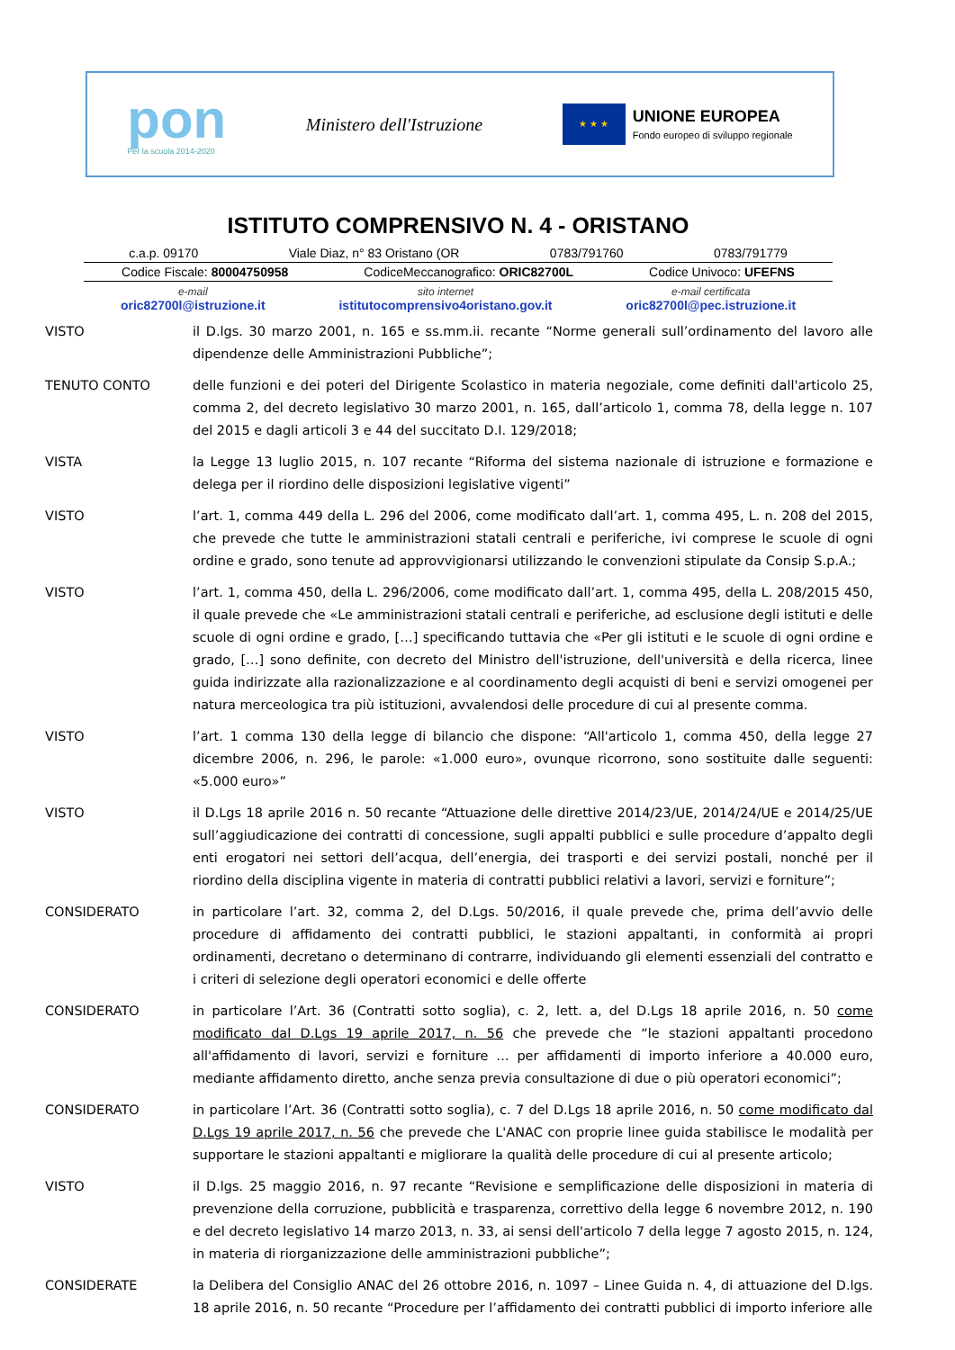pon
Per la scuola 2014-2020
Ministero dell'Istruzione
★ ★ ★
UNIONE EUROPEA
Fondo europeo di sviluppo regionale
ISTITUTO COMPRENSIVO N. 4 - ORISTANO
c.a.p. 09170 Viale Diaz, n° 83 Oristano (OR 0783/791760 0783/791779
Codice Fiscale: 80004750958 CodiceMeccanografico: ORIC82700L Codice Univoco: UFEFNS
e-mail
oric82700l@istruzione.it sito internet
istitutocomprensivo4oristano.gov.it e-mail certificata
oric82700l@pec.istruzione.it
VISTO il D.lgs. 30 marzo 2001, n. 165 e ss.mm.ii. recante “Norme generali sull’ordinamento del lavoro alle dipendenze delle Amministrazioni Pubbliche”;
TENUTO CONTO delle funzioni e dei poteri del Dirigente Scolastico in materia negoziale, come definiti dall'articolo 25, comma 2, del decreto legislativo 30 marzo 2001, n. 165, dall’articolo 1, comma 78, della legge n. 107 del 2015 e dagli articoli 3 e 44 del succitato D.I. 129/2018;
VISTA la Legge 13 luglio 2015, n. 107 recante “Riforma del sistema nazionale di istruzione e formazione e delega per il riordino delle disposizioni legislative vigenti”
VISTO l’art. 1, comma 449 della L. 296 del 2006, come modificato dall’art. 1, comma 495, L. n. 208 del 2015, che prevede che tutte le amministrazioni statali centrali e periferiche, ivi comprese le scuole di ogni ordine e grado, sono tenute ad approvvigionarsi utilizzando le convenzioni stipulate da Consip S.p.A.;
VISTO l’art. 1, comma 450, della L. 296/2006, come modificato dall’art. 1, comma 495, della L. 208/2015 450, il quale prevede che «Le amministrazioni statali centrali e periferiche, ad esclusione degli istituti e delle scuole di ogni ordine e grado, […] specificando tuttavia che «Per gli istituti e le scuole di ogni ordine e grado, […] sono definite, con decreto del Ministro dell'istruzione, dell'università e della ricerca, linee guida indirizzate alla razionalizzazione e al coordinamento degli acquisti di beni e servizi omogenei per natura merceologica tra più istituzioni, avvalendosi delle procedure di cui al presente comma.
VISTO l’art. 1 comma 130 della legge di bilancio che dispone: “All'articolo 1, comma 450, della legge 27 dicembre 2006, n. 296, le parole: «1.000 euro», ovunque ricorrono, sono sostituite dalle seguenti: «5.000 euro»”
VISTO il D.Lgs 18 aprile 2016 n. 50 recante “Attuazione delle direttive 2014/23/UE, 2014/24/UE e 2014/25/UE sull’aggiudicazione dei contratti di concessione, sugli appalti pubblici e sulle procedure d’appalto degli enti erogatori nei settori dell’acqua, dell’energia, dei trasporti e dei servizi postali, nonché per il riordino della disciplina vigente in materia di contratti pubblici relativi a lavori, servizi e forniture”;
CONSIDERATO in particolare l’art. 32, comma 2, del D.Lgs. 50/2016, il quale prevede che, prima dell’avvio delle procedure di affidamento dei contratti pubblici, le stazioni appaltanti, in conformità ai propri ordinamenti, decretano o determinano di contrarre, individuando gli elementi essenziali del contratto e i criteri di selezione degli operatori economici e delle offerte
CONSIDERATO in particolare l’Art. 36 (Contratti sotto soglia), c. 2, lett. a, del D.Lgs 18 aprile 2016, n. 50 come modificato dal D.Lgs 19 aprile 2017, n. 56 che prevede che “le stazioni appaltanti procedono all'affidamento di lavori, servizi e forniture … per affidamenti di importo inferiore a 40.000 euro, mediante affidamento diretto, anche senza previa consultazione di due o più operatori economici”;
CONSIDERATO in particolare l’Art. 36 (Contratti sotto soglia), c. 7 del D.Lgs 18 aprile 2016, n. 50 come modificato dal D.Lgs 19 aprile 2017, n. 56 che prevede che L'ANAC con proprie linee guida stabilisce le modalità per supportare le stazioni appaltanti e migliorare la qualità delle procedure di cui al presente articolo;
VISTO il D.lgs. 25 maggio 2016, n. 97 recante “Revisione e semplificazione delle disposizioni in materia di prevenzione della corruzione, pubblicità e trasparenza, correttivo della legge 6 novembre 2012, n. 190 e del decreto legislativo 14 marzo 2013, n. 33, ai sensi dell'articolo 7 della legge 7 agosto 2015, n. 124, in materia di riorganizzazione delle amministrazioni pubbliche”;
CONSIDERATE la Delibera del Consiglio ANAC del 26 ottobre 2016, n. 1097 – Linee Guida n. 4, di attuazione del D.lgs. 18 aprile 2016, n. 50 recante “Procedure per l’affidamento dei contratti pubblici di importo inferiore alle